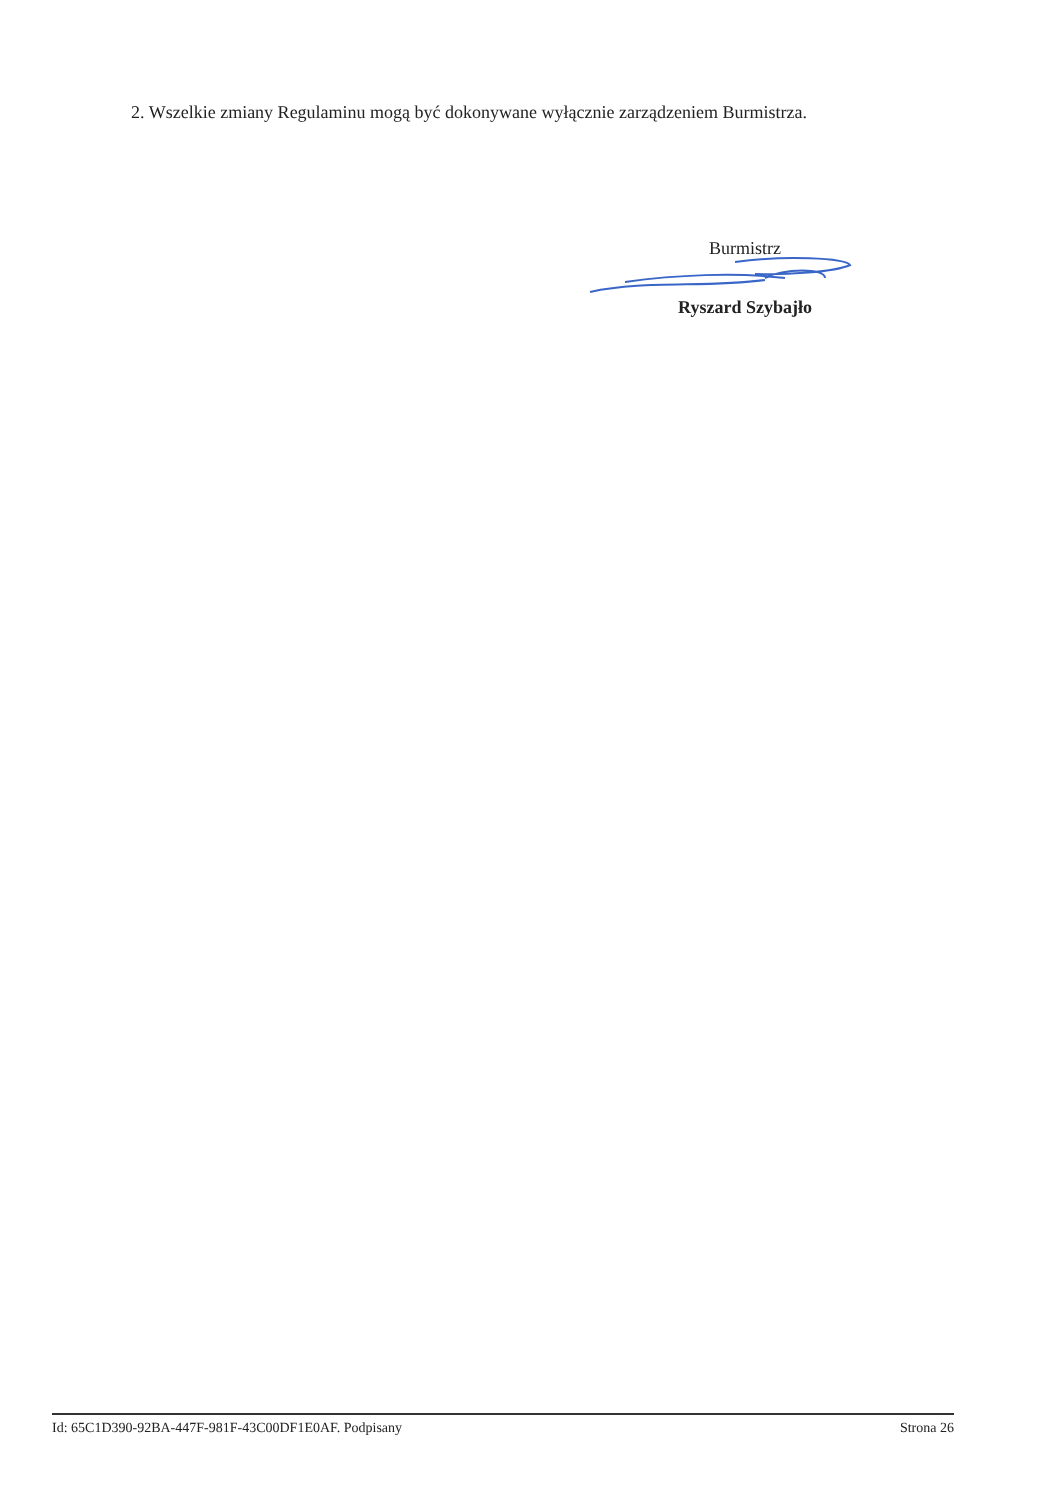2. Wszelkie zmiany Regulaminu mogą być dokonywane wyłącznie zarządzeniem Burmistrza.
Burmistrz
Ryszard Szybajło
Id: 65C1D390-92BA-447F-981F-43C00DF1E0AF. Podpisany Strona 26